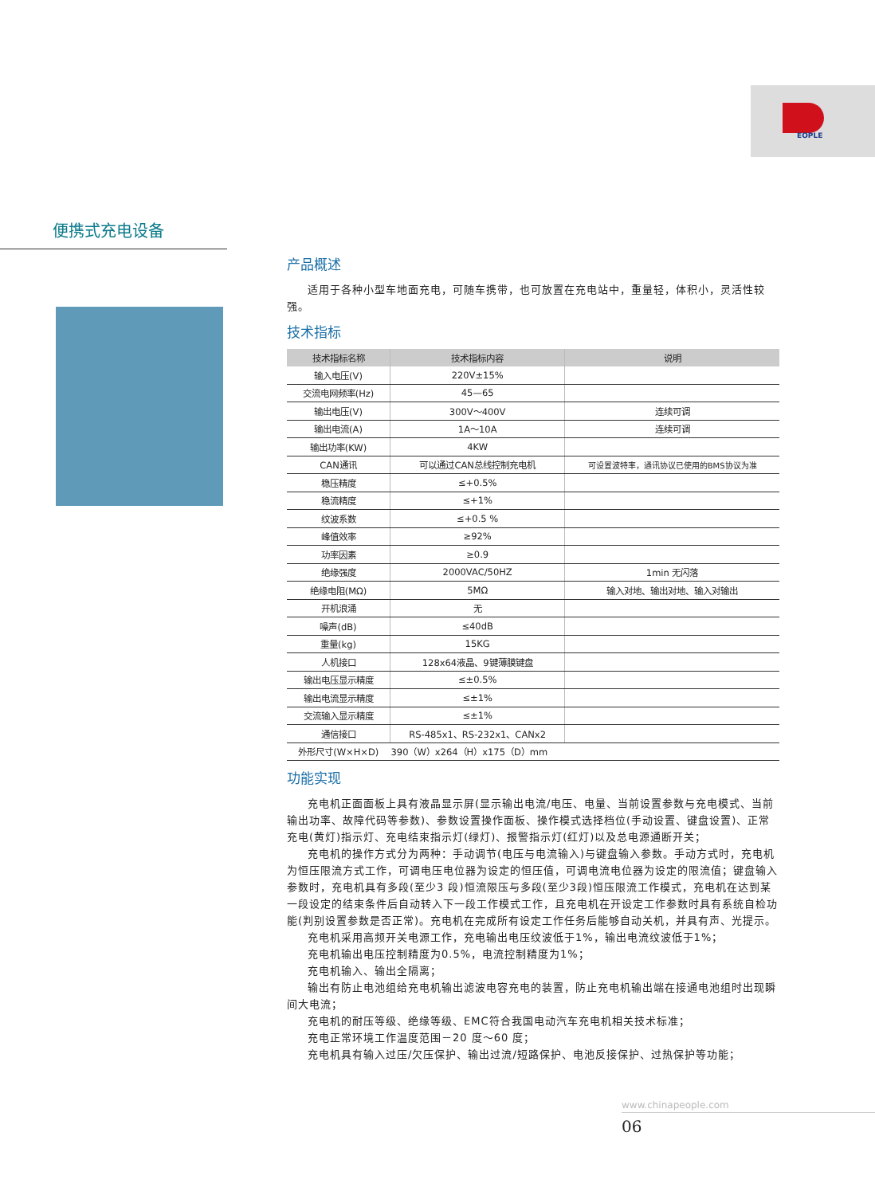EOPLE
便携式充电设备
产品概述
适用于各种小型车地面充电，可随车携带，也可放置在充电站中，重量轻，体积小，灵活性较强。
技术指标
| 技术指标名称 | 技术指标内容 | 说明 |
| --- | --- | --- |
| 输入电压(V) | 220V±15% | |
| 交流电网频率(Hz) | 45—65 | |
| 输出电压(V) | 300V～400V | 连续可调 |
| 输出电流(A) | 1A～10A | 连续可调 |
| 输出功率(KW) | 4KW | |
| CAN通讯 | 可以通过CAN总线控制充电机 | 可设置波特率，通讯协议已使用的BMS协议为准 |
| 稳压精度 | ≤+0.5% | |
| 稳流精度 | ≤+1% | |
| 纹波系数 | ≤+0.5 % | |
| 峰值效率 | ≥92% | |
| 功率因素 | ≥0.9 | |
| 绝缘强度 | 2000VAC/50HZ | 1min 无闪落 |
| 绝缘电阻(MΩ) | 5MΩ | 输入对地、输出对地、输入对输出 |
| 开机浪涌 | 无 | |
| 噪声(dB) | ≤40dB | |
| 重量(kg) | 15KG | |
| 人机接口 | 128x64液晶、9键薄膜键盘 | |
| 输出电压显示精度 | ≤±0.5% | |
| 输出电流显示精度 | ≤±1% | |
| 交流输入显示精度 | ≤±1% | |
| 通信接口 | RS-485x1、RS-232x1、CANx2 | |
| 外形尺寸(W×H×D) | 390（W）x264（H）x175（D）mm | |
功能实现
充电机正面面板上具有液晶显示屏(显示输出电流/电压、电量、当前设置参数与充电模式、当前输出功率、故障代码等参数)、参数设置操作面板、操作模式选择档位(手动设置、键盘设置)、正常充电(黄灯)指示灯、充电结束指示灯(绿灯)、报警指示灯(红灯)以及总电源通断开关；
充电机的操作方式分为两种：手动调节(电压与电流输入)与键盘输入参数。手动方式时，充电机为恒压限流方式工作，可调电压电位器为设定的恒压值，可调电流电位器为设定的限流值；键盘输入参数时，充电机具有多段(至少3 段)恒流限压与多段(至少3段)恒压限流工作模式，充电机在达到某一段设定的结束条件后自动转入下一段工作模式工作，且充电机在开设定工作参数时具有系统自检功能(判别设置参数是否正常)。充电机在完成所有设定工作任务后能够自动关机，并具有声、光提示。
充电机采用高频开关电源工作，充电输出电压纹波低于1%，输出电流纹波低于1%；
充电机输出电压控制精度为0.5%，电流控制精度为1%；
充电机输入、输出全隔离；
输出有防止电池组给充电机输出滤波电容充电的装置，防止充电机输出端在接通电池组时出现瞬间大电流；
充电机的耐压等级、绝缘等级、EMC符合我国电动汽车充电机相关技术标准；
充电正常环境工作温度范围－20 度～60 度；
充电机具有输入过压/欠压保护、输出过流/短路保护、电池反接保护、过热保护等功能；
www.chinapeople.com
06